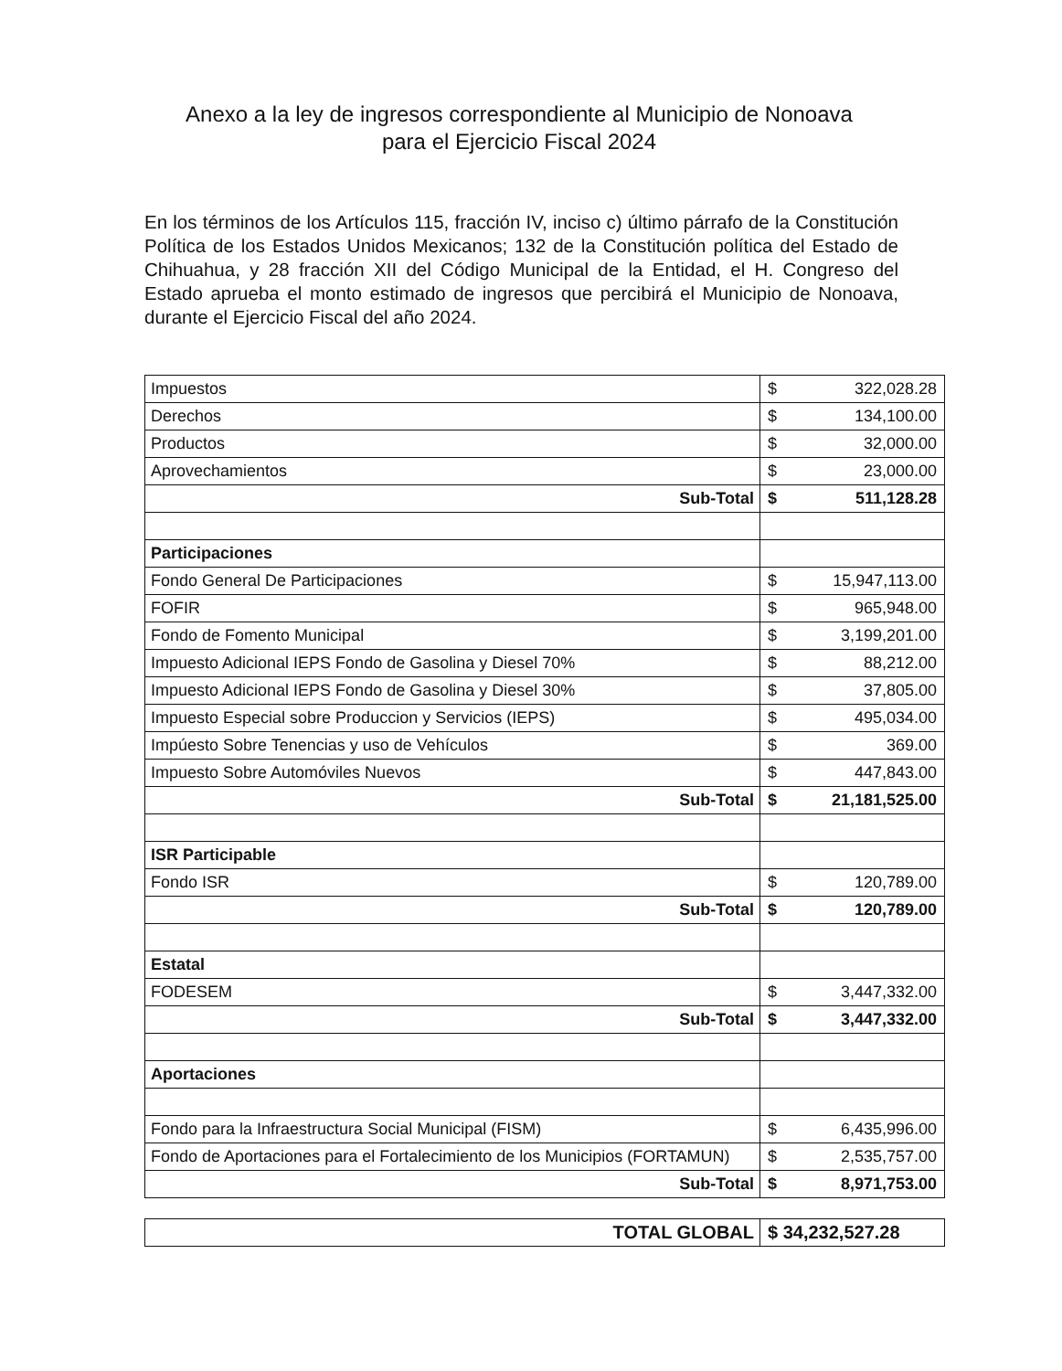Anexo a la ley de ingresos correspondiente al Municipio de Nonoava
para el Ejercicio Fiscal 2024
En los términos de los Artículos 115, fracción IV, inciso c) último párrafo de la Constitución Política de los Estados Unidos Mexicanos; 132 de la Constitución política del Estado de Chihuahua, y 28 fracción XII del Código Municipal de la Entidad, el H. Congreso del Estado aprueba el monto estimado de ingresos que percibirá el Municipio de Nonoava, durante el Ejercicio Fiscal del año 2024.
| Impuestos | $ 322,028.28 |
| Derechos | $ 134,100.00 |
| Productos | $ 32,000.00 |
| Aprovechamientos | $ 23,000.00 |
| Sub-Total | $ 511,128.28 |
| Participaciones | |
| Fondo General De Participaciones | $ 15,947,113.00 |
| FOFIR | $ 965,948.00 |
| Fondo de Fomento Municipal | $ 3,199,201.00 |
| Impuesto Adicional IEPS Fondo de Gasolina y Diesel 70% | $ 88,212.00 |
| Impuesto Adicional IEPS Fondo de Gasolina y Diesel 30% | $ 37,805.00 |
| Impuesto Especial sobre Produccion y Servicios (IEPS) | $ 495,034.00 |
| Impúesto Sobre Tenencias y uso de Vehículos | $ 369.00 |
| Impuesto Sobre Automóviles Nuevos | $ 447,843.00 |
| Sub-Total | $ 21,181,525.00 |
| ISR Participable | |
| Fondo ISR | $ 120,789.00 |
| Sub-Total | $ 120,789.00 |
| Estatal | |
| FODESEM | $ 3,447,332.00 |
| Sub-Total | $ 3,447,332.00 |
| Aportaciones | |
| Fondo para la Infraestructura Social Municipal (FISM) | $ 6,435,996.00 |
| Fondo de Aportaciones para el Fortalecimiento de los Municipios (FORTAMUN) | $ 2,535,757.00 |
| Sub-Total | $ 8,971,753.00 |
| TOTAL GLOBAL | $ 34,232,527.28 |